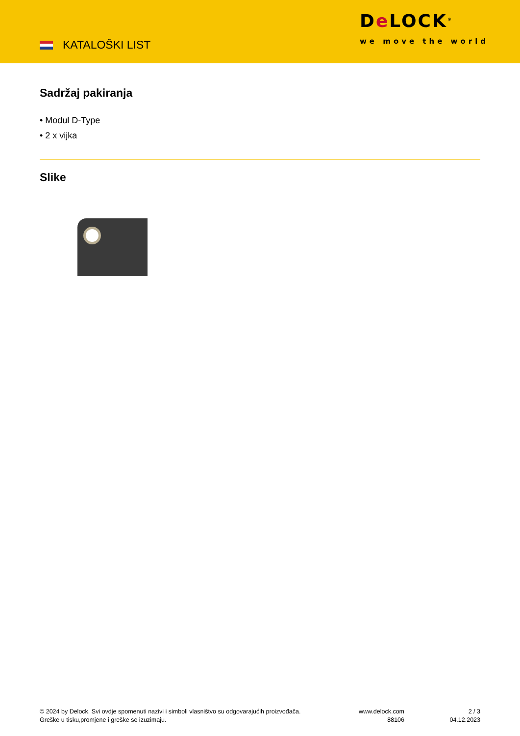KATALOŠKI LIST
De LOCK<sup>®</sup>
we move the world
Sadržaj pakiranja
• Modul D-Type
• 2 x vijka
Slike
© 2024 by Delock. Svi ovdje spomenuti nazivi i simboli vlasništvo su odgovarajućih proizvođača.
Greške u tisku,promjene i greške se izuzimaju.
www.delock.com
88106
2 / 3
04.12.2023